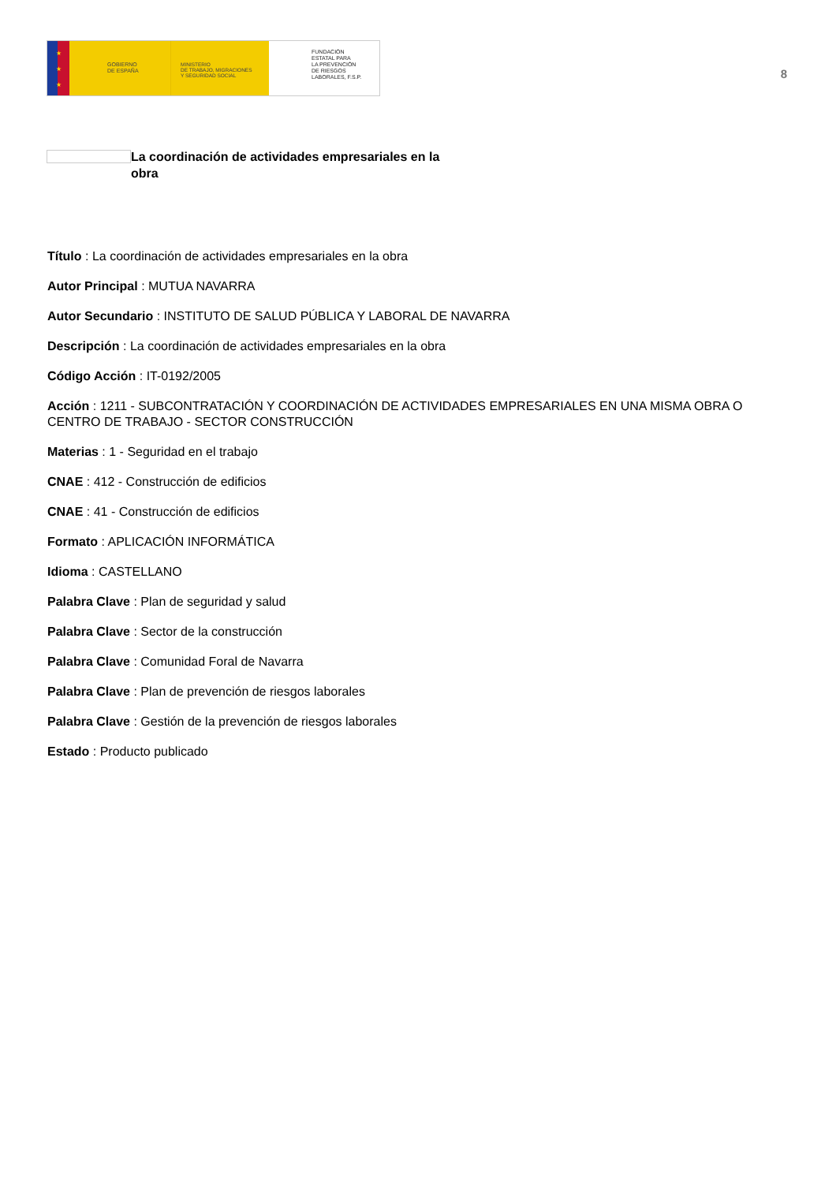★
★
★
GOBIERNO
DE ESPAÑA
MINISTERIO
DE TRABAJO, MIGRACIONES
Y SEGURIDAD SOCIAL
FUNDACIÓN
ESTATAL PARA
LA PREVENCIÓN
DE RIESGOS
LABORALES, F.S.P.
8
La coordinación de actividades empresariales en la obra
Título : La coordinación de actividades empresariales en la obra
Autor Principal : MUTUA NAVARRA
Autor Secundario : INSTITUTO DE SALUD PÚBLICA Y LABORAL DE NAVARRA
Descripción : La coordinación de actividades empresariales en la obra
Código Acción : IT-0192/2005
Acción : 1211 - SUBCONTRATACIÓN Y COORDINACIÓN DE ACTIVIDADES EMPRESARIALES EN UNA MISMA OBRA O CENTRO DE TRABAJO - SECTOR CONSTRUCCIÓN
Materias : 1 - Seguridad en el trabajo
CNAE : 412 - Construcción de edificios
CNAE : 41 - Construcción de edificios
Formato : APLICACIÓN INFORMÁTICA
Idioma : CASTELLANO
Palabra Clave : Plan de seguridad y salud
Palabra Clave : Sector de la construcción
Palabra Clave : Comunidad Foral de Navarra
Palabra Clave : Plan de prevención de riesgos laborales
Palabra Clave : Gestión de la prevención de riesgos laborales
Estado : Producto publicado